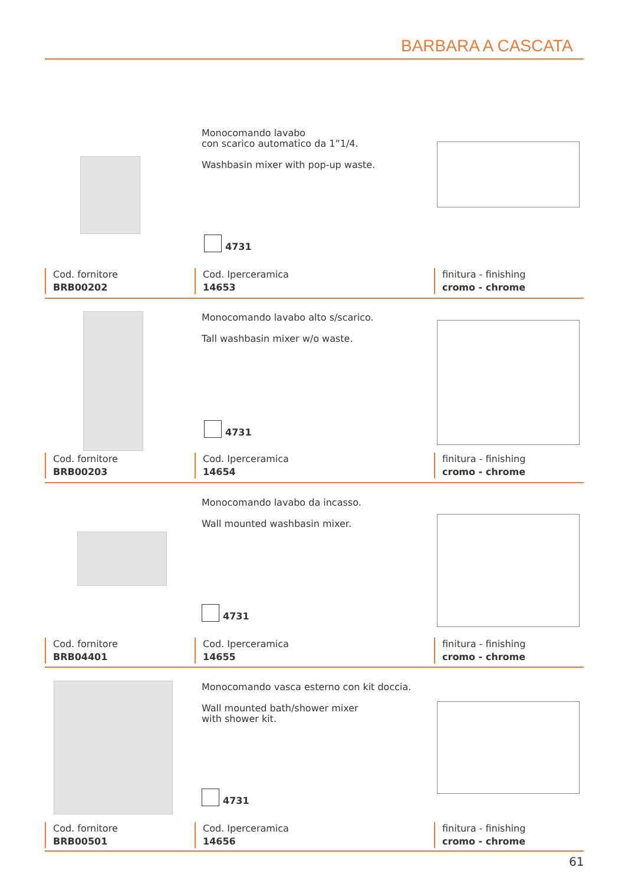BARBARA A CASCATA
Monocomando lavabo
con scarico automatico da 1”1/4.
Washbasin mixer with pop-up waste.
4731
Cod. fornitore
BRB00202
Cod. Iperceramica
14653
finitura - finishing
cromo - chrome
Monocomando lavabo alto s/scarico.
Tall washbasin mixer w/o waste.
4731
Cod. fornitore
BRB00203
Cod. Iperceramica
14654
finitura - finishing
cromo - chrome
Monocomando lavabo da incasso.
Wall mounted washbasin mixer.
4731
Cod. fornitore
BRB04401
Cod. Iperceramica
14655
finitura - finishing
cromo - chrome
Monocomando vasca esterno con kit doccia.
Wall mounted bath/shower mixer
with shower kit.
4731
Cod. fornitore
BRB00501
Cod. Iperceramica
14656
finitura - finishing
cromo - chrome
61